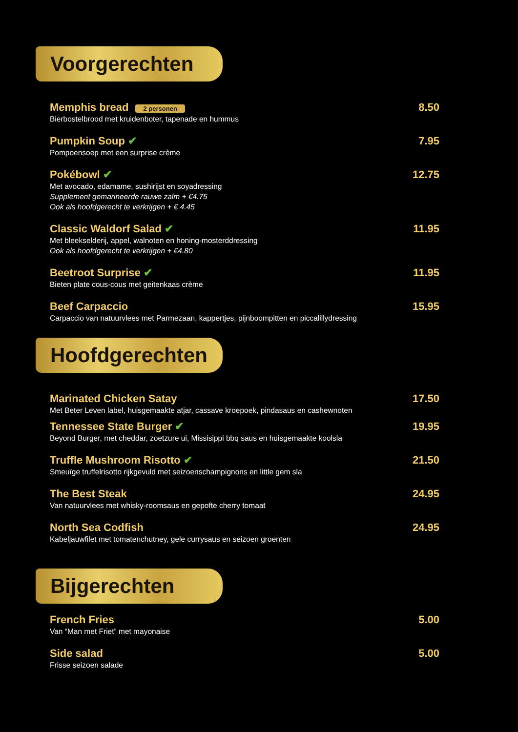Voorgerechten
Memphis bread 2 personen
Bierbostelbrood met kruidenboter, tapenade en hummus
8.50
Pumpkin Soup ✔
Pompoensoep met een surprise crème
7.95
Pokébowl ✔
Met avocado, edamame, sushirijst en soyadressing
Supplement gemarineerde rauwe zalm + €4.75
Ook als hoofdgerecht te verkrijgen + € 4.45
12.75
Classic Waldorf Salad ✔
Met bleekselderij, appel, walnoten en honing-mosterddressing
Ook als hoofdgerecht te verkrijgen + €4.80
11.95
Beetroot Surprise ✔
Bieten plate cous-cous met geitenkaas crème
11.95
Beef Carpaccio
Carpaccio van natuurvlees met Parmezaan, kappertjes, pijnboompitten en piccalillydressing
15.95
Hoofdgerechten
Marinated Chicken Satay
Met Beter Leven label, huisgemaakte atjar, cassave kroepoek, pindasaus en cashewnoten
17.50
Tennessee State Burger ✔
Beyond Burger, met cheddar, zoetzure ui, Missisippi bbq saus en huisgemaakte koolsla
19.95
Truffle Mushroom Risotto ✔
Smeuïge truffelrisotto rijkgevuld met seizoenschampignons en little gem sla
21.50
The Best Steak
Van natuurvlees met whisky-roomsaus en gepofte cherry tomaat
24.95
North Sea Codfish
Kabeljauwfilet met tomatenchutney, gele currysaus en seizoen groenten
24.95
Bijgerechten
French Fries
Van “Man met Friet” met mayonaise
5.00
Side salad
Frisse seizoen salade
5.00